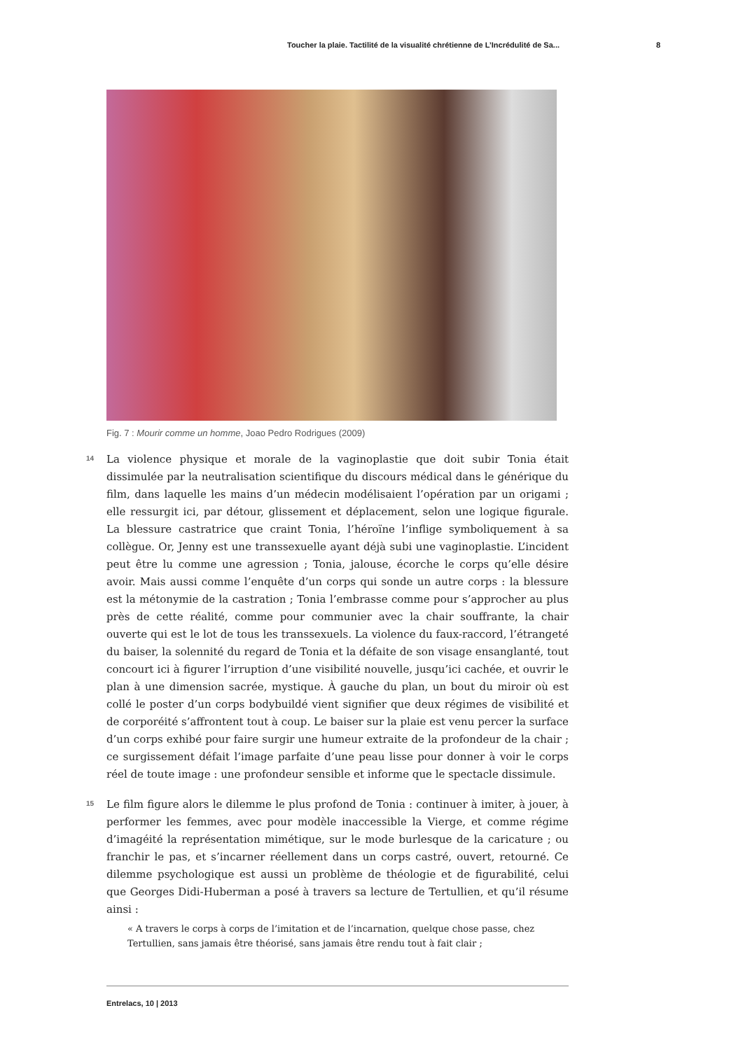Toucher la plaie. Tactilité de la visualité chrétienne de L’Incrédulité de Sa... 8
Fig. 7 : Mourir comme un homme, Joao Pedro Rodrigues (2009)
14
La violence physique et morale de la vaginoplastie que doit subir Tonia était dissimulée par la neutralisation scientifique du discours médical dans le générique du film, dans laquelle les mains d’un médecin modélisaient l’opération par un origami ; elle ressurgit ici, par détour, glissement et déplacement, selon une logique figurale. La blessure castratrice que craint Tonia, l’héroïne l’inflige symboliquement à sa collègue. Or, Jenny est une transsexuelle ayant déjà subi une vaginoplastie. L’incident peut être lu comme une agression ; Tonia, jalouse, écorche le corps qu’elle désire avoir. Mais aussi comme l’enquête d’un corps qui sonde un autre corps : la blessure est la métonymie de la castration ; Tonia l’embrasse comme pour s’approcher au plus près de cette réalité, comme pour communier avec la chair souffrante, la chair ouverte qui est le lot de tous les transsexuels. La violence du faux-raccord, l’étrangeté du baiser, la solennité du regard de Tonia et la défaite de son visage ensanglanté, tout concourt ici à figurer l’irruption d’une visibilité nouvelle, jusqu’ici cachée, et ouvrir le plan à une dimension sacrée, mystique. À gauche du plan, un bout du miroir où est collé le poster d’un corps bodybuildé vient signifier que deux régimes de visibilité et de corporéité s’affrontent tout à coup. Le baiser sur la plaie est venu percer la surface d’un corps exhibé pour faire surgir une humeur extraite de la profondeur de la chair ; ce surgissement défait l’image parfaite d’une peau lisse pour donner à voir le corps réel de toute image : une profondeur sensible et informe que le spectacle dissimule.
15
Le film figure alors le dilemme le plus profond de Tonia : continuer à imiter, à jouer, à performer les femmes, avec pour modèle inaccessible la Vierge, et comme régime d’imagéité la représentation mimétique, sur le mode burlesque de la caricature ; ou franchir le pas, et s’incarner réellement dans un corps castré, ouvert, retourné. Ce dilemme psychologique est aussi un problème de théologie et de figurabilité, celui que Georges Didi-Huberman a posé à travers sa lecture de Tertullien, et qu’il résume ainsi :
« A travers le corps à corps de l’imitation et de l’incarnation, quelque chose passe, chez Tertullien, sans jamais être théorisé, sans jamais être rendu tout à fait clair ;
Entrelacs, 10 | 2013